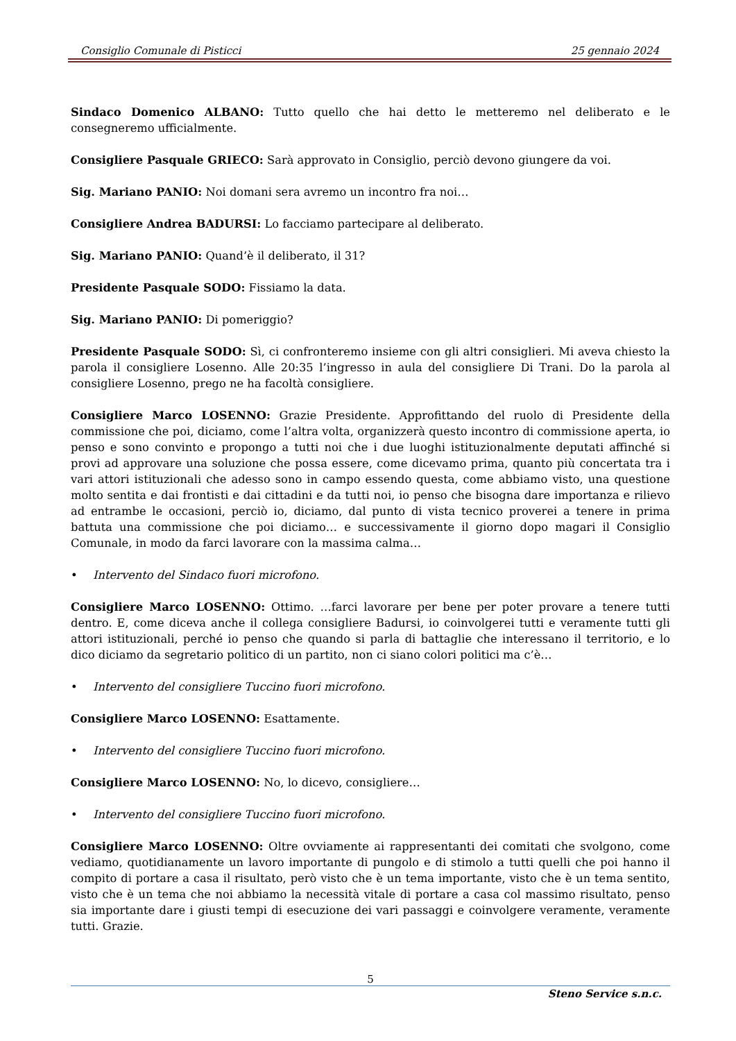Consiglio Comunale di Pisticci 25 gennaio 2024
Sindaco Domenico ALBANO: Tutto quello che hai detto le metteremo nel deliberato e le consegneremo ufficialmente.
Consigliere Pasquale GRIECO: Sarà approvato in Consiglio, perciò devono giungere da voi.
Sig. Mariano PANIO: Noi domani sera avremo un incontro fra noi…
Consigliere Andrea BADURSI: Lo facciamo partecipare al deliberato.
Sig. Mariano PANIO: Quand’è il deliberato, il 31?
Presidente Pasquale SODO: Fissiamo la data.
Sig. Mariano PANIO: Di pomeriggio?
Presidente Pasquale SODO: Sì, ci confronteremo insieme con gli altri consiglieri. Mi aveva chiesto la parola il consigliere Losenno. Alle 20:35 l’ingresso in aula del consigliere Di Trani. Do la parola al consigliere Losenno, prego ne ha facoltà consigliere.
Consigliere Marco LOSENNO: Grazie Presidente. Approfittando del ruolo di Presidente della commissione che poi, diciamo, come l’altra volta, organizzerà questo incontro di commissione aperta, io penso e sono convinto e propongo a tutti noi che i due luoghi istituzionalmente deputati affinché si provi ad approvare una soluzione che possa essere, come dicevamo prima, quanto più concertata tra i vari attori istituzionali che adesso sono in campo essendo questa, come abbiamo visto, una questione molto sentita e dai frontisti e dai cittadini e da tutti noi, io penso che bisogna dare importanza e rilievo ad entrambe le occasioni, perciò io, diciamo, dal punto di vista tecnico proverei a tenere in prima battuta una commissione che poi diciamo… e successivamente il giorno dopo magari il Consiglio Comunale, in modo da farci lavorare con la massima calma…
• Intervento del Sindaco fuori microfono.
Consigliere Marco LOSENNO: Ottimo. …farci lavorare per bene per poter provare a tenere tutti dentro. E, come diceva anche il collega consigliere Badursi, io coinvolgerei tutti e veramente tutti gli attori istituzionali, perché io penso che quando si parla di battaglie che interessano il territorio, e lo dico diciamo da segretario politico di un partito, non ci siano colori politici ma c’è…
• Intervento del consigliere Tuccino fuori microfono.
Consigliere Marco LOSENNO: Esattamente.
• Intervento del consigliere Tuccino fuori microfono.
Consigliere Marco LOSENNO: No, lo dicevo, consigliere…
• Intervento del consigliere Tuccino fuori microfono.
Consigliere Marco LOSENNO: Oltre ovviamente ai rappresentanti dei comitati che svolgono, come vediamo, quotidianamente un lavoro importante di pungolo e di stimolo a tutti quelli che poi hanno il compito di portare a casa il risultato, però visto che è un tema importante, visto che è un tema sentito, visto che è un tema che noi abbiamo la necessità vitale di portare a casa col massimo risultato, penso sia importante dare i giusti tempi di esecuzione dei vari passaggi e coinvolgere veramente, veramente tutti. Grazie.
5
Steno Service s.n.c.